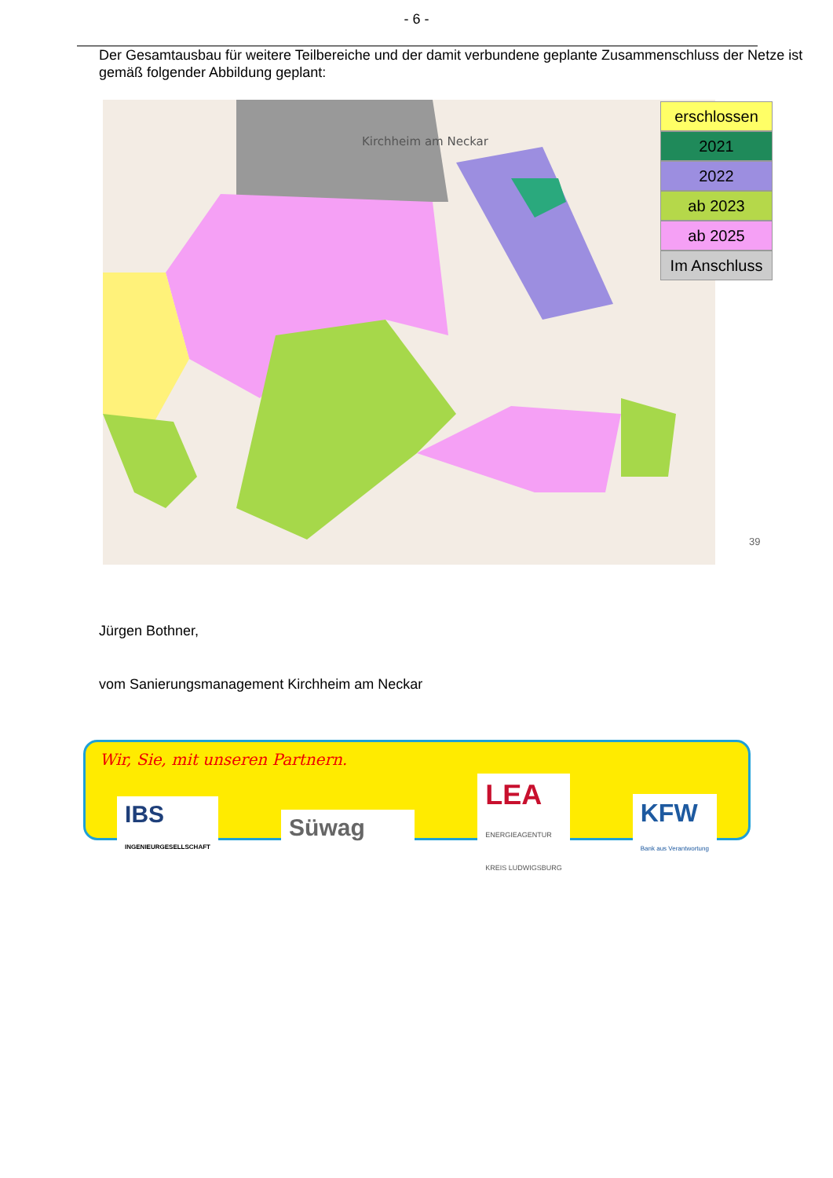- 6 -
Der Gesamtausbau für weitere Teilbereiche und der damit verbundene geplante Zusammenschluss der Netze ist gemäß folgender Abbildung geplant:
Kirchheim am Neckar
erschlossen
2021
2022
ab 2023
ab 2025
Im Anschluss
39
Jürgen Bothner,
vom Sanierungsmanagement Kirchheim am Neckar
Wir, Sie, mit unseren Partnern.
IBS
INGENIEURGESELLSCHAFT
Süwag
LEA
ENERGIEAGENTUR
KREIS LUDWIGSBURG
KFW
Bank aus Verantwortung